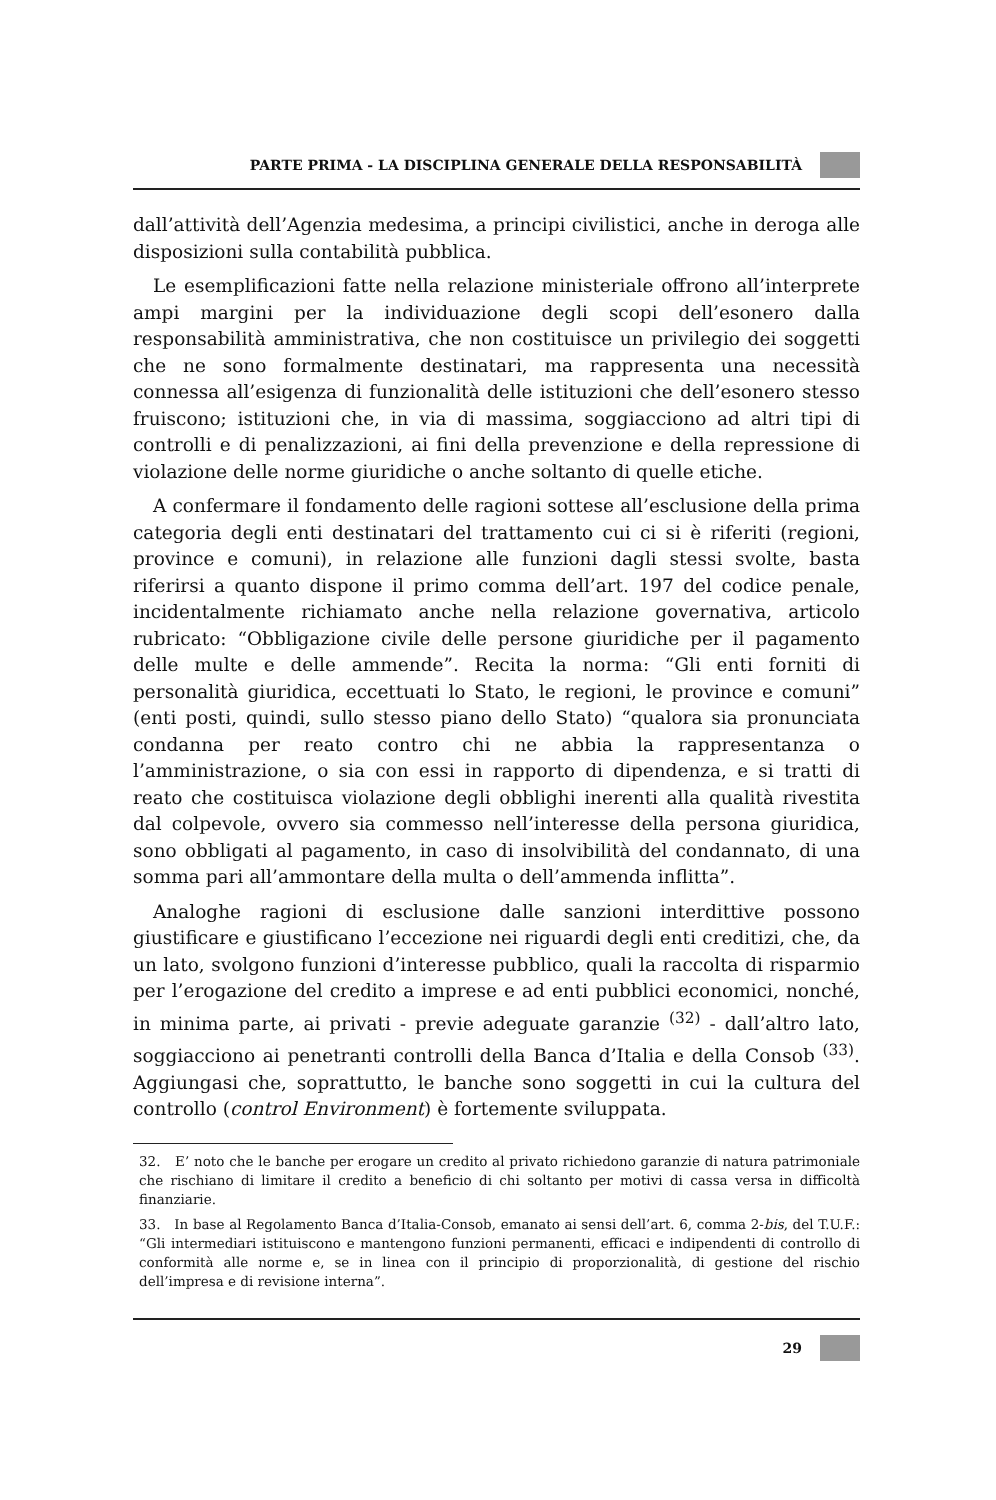PARTE PRIMA - LA DISCIPLINA GENERALE DELLA RESPONSABILITÀ
dall’attività dell’Agenzia medesima, a principi civilistici, anche in deroga alle disposizioni sulla contabilità pubblica.
Le esemplificazioni fatte nella relazione ministeriale offrono all’interprete ampi margini per la individuazione degli scopi dell’esonero dalla responsabilità amministrativa, che non costituisce un privilegio dei soggetti che ne sono formalmente destinatari, ma rappresenta una necessità connessa all’esigenza di funzionalità delle istituzioni che dell’esonero stesso fruiscono; istituzioni che, in via di massima, soggiacciono ad altri tipi di controlli e di penalizzazioni, ai fini della prevenzione e della repressione di violazione delle norme giuridiche o anche soltanto di quelle etiche.
A confermare il fondamento delle ragioni sottese all’esclusione della prima categoria degli enti destinatari del trattamento cui ci si è riferiti (regioni, province e comuni), in relazione alle funzioni dagli stessi svolte, basta riferirsi a quanto dispone il primo comma dell’art. 197 del codice penale, incidentalmente richiamato anche nella relazione governativa, articolo rubricato: “Obbligazione civile delle persone giuridiche per il pagamento delle multe e delle ammende”. Recita la norma: “Gli enti forniti di personalità giuridica, eccettuati lo Stato, le regioni, le province e comuni” (enti posti, quindi, sullo stesso piano dello Stato) “qualora sia pronunciata condanna per reato contro chi ne abbia la rappresentanza o l’amministrazione, o sia con essi in rapporto di dipendenza, e si tratti di reato che costituisca violazione degli obblighi inerenti alla qualità rivestita dal colpevole, ovvero sia commesso nell’interesse della persona giuridica, sono obbligati al pagamento, in caso di insolvibilità del condannato, di una somma pari all’ammontare della multa o dell’ammenda inflitta”.
Analoghe ragioni di esclusione dalle sanzioni interdittive possono giustificare e giustificano l’eccezione nei riguardi degli enti creditizi, che, da un lato, svolgono funzioni d’interesse pubblico, quali la raccolta di risparmio per l’erogazione del credito a imprese e ad enti pubblici economici, nonché, in minima parte, ai privati - previe adeguate garanzie <sup>(32)</sup> - dall’altro lato, soggiacciono ai penetranti controlli della Banca d’Italia e della Consob <sup>(33)</sup>. Aggiungasi che, soprattutto, le banche sono soggetti in cui la cultura del controllo (control Environment) è fortemente sviluppata.
32. E’ noto che le banche per erogare un credito al privato richiedono garanzie di natura patrimoniale che rischiano di limitare il credito a beneficio di chi soltanto per motivi di cassa versa in difficoltà finanziarie.
33. In base al Regolamento Banca d’Italia-Consob, emanato ai sensi dell’art. 6, comma 2-bis, del T.U.F.: “Gli intermediari istituiscono e mantengono funzioni permanenti, efficaci e indipendenti di controllo di conformità alle norme e, se in linea con il principio di proporzionalità, di gestione del rischio dell’impresa e di revisione interna”.
29